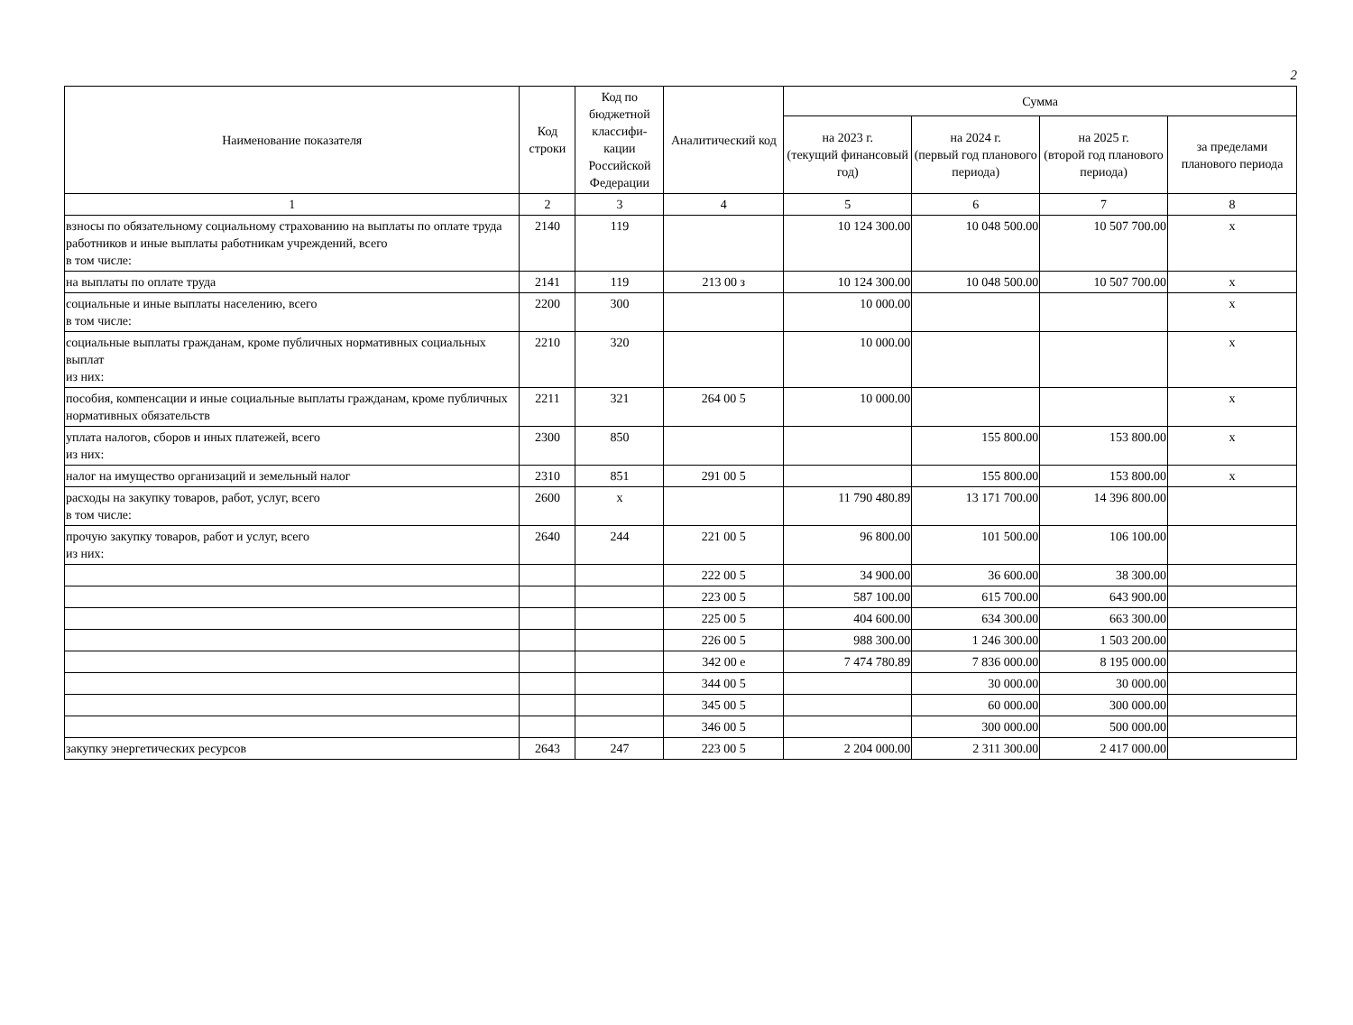2
| Наименование показателя | Код строки | Код по бюджетной классифи-кации Российской Федерации | Аналитический код | Сумма | | | |
| --- | --- | --- | --- | --- | --- | --- | --- |
| | | | | на 2023 г. (текущий финансовый год) | на 2024 г. (первый год планового периода) | на 2025 г. (второй год планового периода) | за пределами планового периода |
| 1 | 2 | 3 | 4 | 5 | 6 | 7 | 8 |
| взносы по обязательному социальному страхованию на выплаты по оплате труда работников и иные выплаты работникам учреждений, всего в том числе: | 2140 | 119 | | 10 124 300.00 | 10 048 500.00 | 10 507 700.00 | x |
| на выплаты по оплате труда | 2141 | 119 | 213 00 з | 10 124 300.00 | 10 048 500.00 | 10 507 700.00 | x |
| социальные и иные выплаты населению, всего в том числе: | 2200 | 300 | | 10 000.00 | | | x |
| социальные выплаты гражданам, кроме публичных нормативных социальных выплат из них: | 2210 | 320 | | 10 000.00 | | | x |
| пособия, компенсации и иные социальные выплаты гражданам, кроме публичных нормативных обязательств | 2211 | 321 | 264 00 5 | 10 000.00 | | | x |
| уплата налогов, сборов и иных платежей, всего из них: | 2300 | 850 | | | 155 800.00 | 153 800.00 | x |
| налог на имущество организаций и земельный налог | 2310 | 851 | 291 00 5 | | 155 800.00 | 153 800.00 | x |
| расходы на закупку товаров, работ, услуг, всего в том числе: | 2600 | x | | 11 790 480.89 | 13 171 700.00 | 14 396 800.00 | |
| прочую закупку товаров, работ и услуг, всего из них: | 2640 | 244 | 221 00 5 | 96 800.00 | 101 500.00 | 106 100.00 | |
| | | | 222 00 5 | 34 900.00 | 36 600.00 | 38 300.00 | |
| | | | 223 00 5 | 587 100.00 | 615 700.00 | 643 900.00 | |
| | | | 225 00 5 | 404 600.00 | 634 300.00 | 663 300.00 | |
| | | | 226 00 5 | 988 300.00 | 1 246 300.00 | 1 503 200.00 | |
| | | | 342 00 е | 7 474 780.89 | 7 836 000.00 | 8 195 000.00 | |
| | | | 344 00 5 | | 30 000.00 | 30 000.00 | |
| | | | 345 00 5 | | 60 000.00 | 300 000.00 | |
| | | | 346 00 5 | | 300 000.00 | 500 000.00 | |
| закупку энергетических ресурсов | 2643 | 247 | 223 00 5 | 2 204 000.00 | 2 311 300.00 | 2 417 000.00 | |